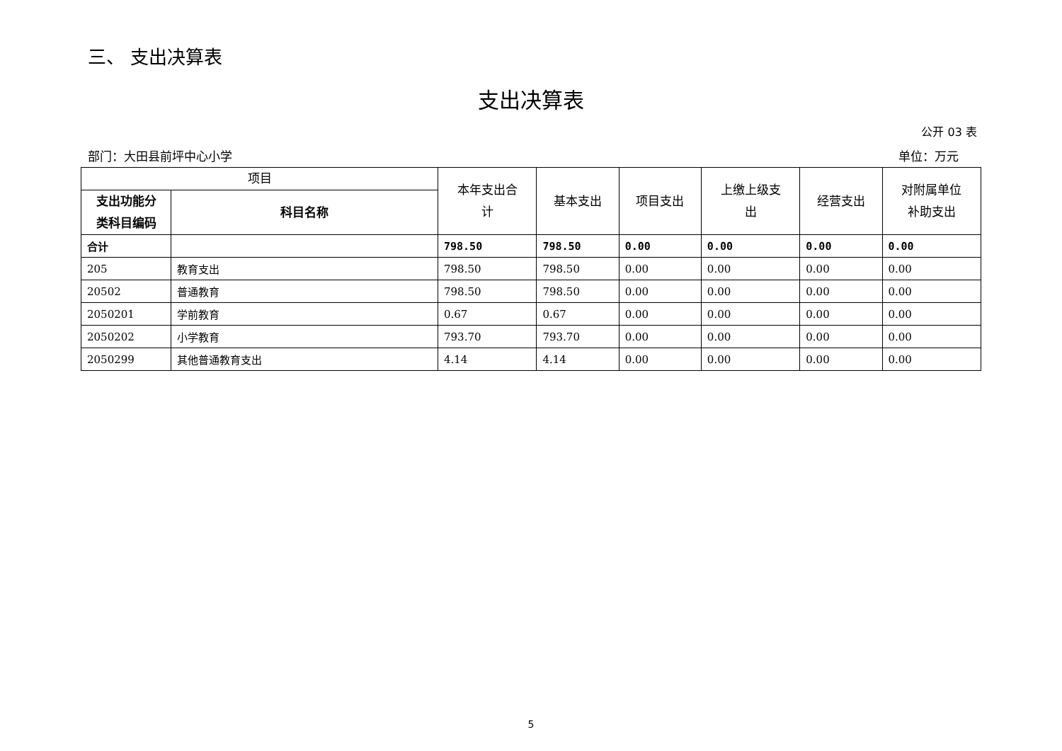三、 支出决算表
支出决算表
公开 03 表
部门：大田县前坪中心小学 单位：万元
| 项目 | | 本年支出合 计 | 基本支出 | 项目支出 | 上缴上级支 出 | 经营支出 | 对附属单位 补助支出 |
| --- | --- | --- | --- | --- | --- | --- | --- |
| 支出功能分 类科目编码 | 科目名称 | | | | | | |
| 合计 | | 798.50 | 798.50 | 0.00 | 0.00 | 0.00 | 0.00 |
| 205 | 教育支出 | 798.50 | 798.50 | 0.00 | 0.00 | 0.00 | 0.00 |
| 20502 | 普通教育 | 798.50 | 798.50 | 0.00 | 0.00 | 0.00 | 0.00 |
| 2050201 | 学前教育 | 0.67 | 0.67 | 0.00 | 0.00 | 0.00 | 0.00 |
| 2050202 | 小学教育 | 793.70 | 793.70 | 0.00 | 0.00 | 0.00 | 0.00 |
| 2050299 | 其他普通教育支出 | 4.14 | 4.14 | 0.00 | 0.00 | 0.00 | 0.00 |
5